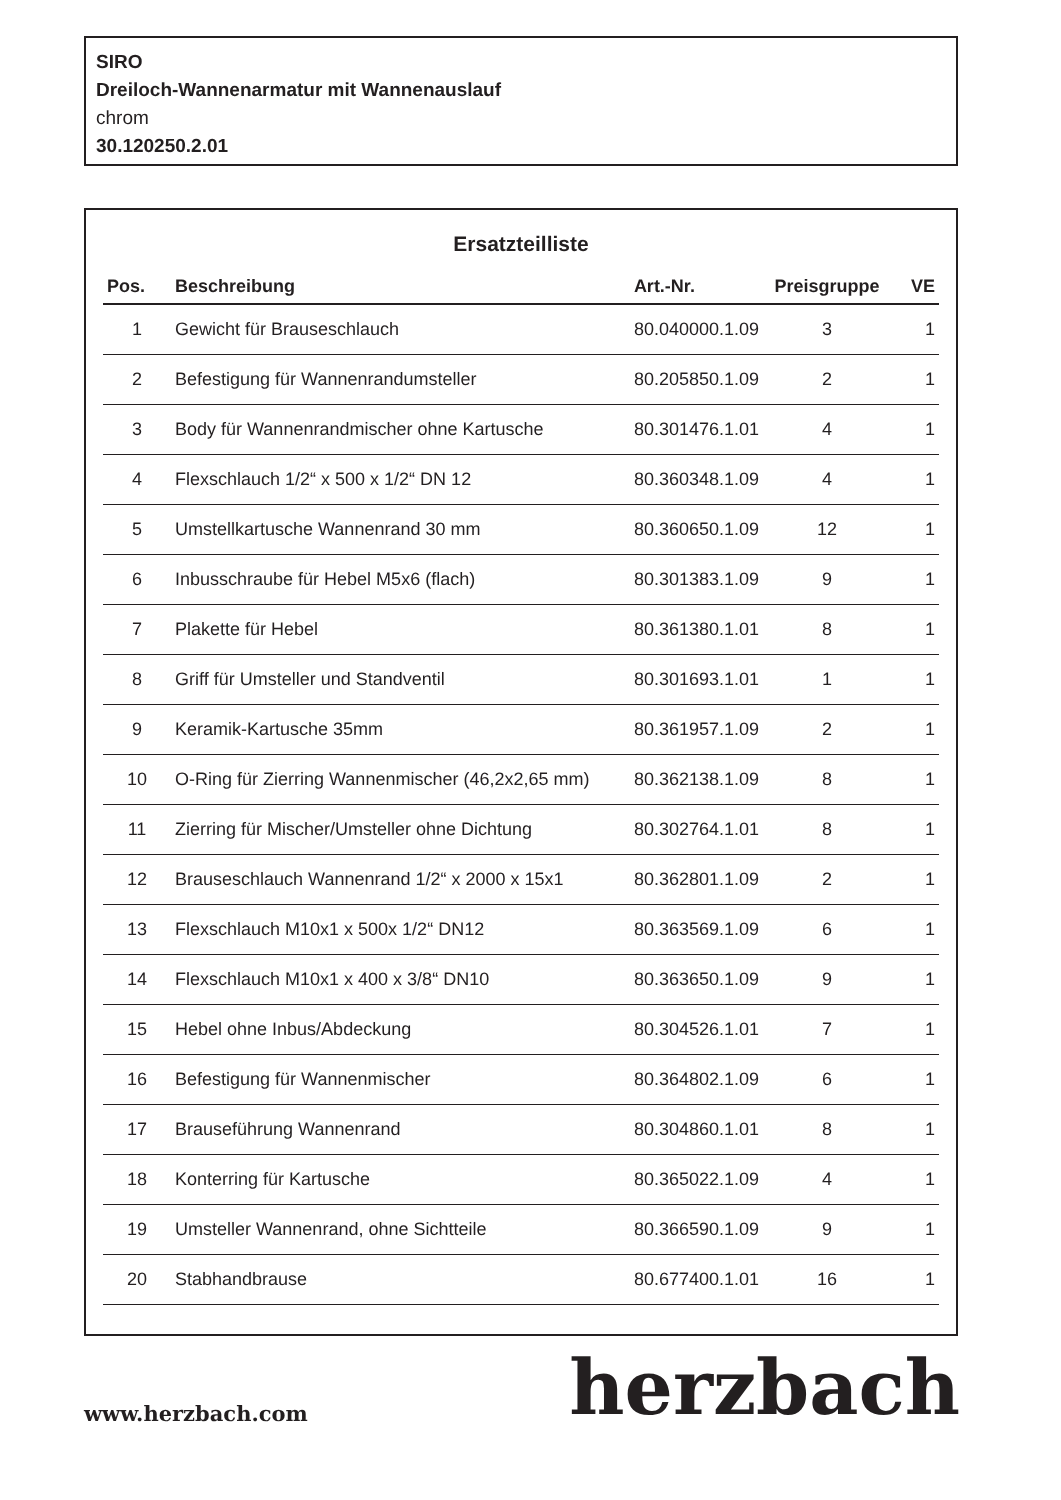SIRO
Dreiloch-Wannenarmatur mit Wannenauslauf
chrom
30.120250.2.01
Ersatzteilliste
| Pos. | Beschreibung | Art.-Nr. | Preisgruppe | VE |
| --- | --- | --- | --- | --- |
| 1 | Gewicht für Brauseschlauch | 80.040000.1.09 | 3 | 1 |
| 2 | Befestigung für Wannenrandumsteller | 80.205850.1.09 | 2 | 1 |
| 3 | Body für Wannenrandmischer ohne Kartusche | 80.301476.1.01 | 4 | 1 |
| 4 | Flexschlauch 1/2“ x 500 x 1/2“ DN 12 | 80.360348.1.09 | 4 | 1 |
| 5 | Umstellkartusche Wannenrand 30 mm | 80.360650.1.09 | 12 | 1 |
| 6 | Inbusschraube für Hebel M5x6 (flach) | 80.301383.1.09 | 9 | 1 |
| 7 | Plakette für Hebel | 80.361380.1.01 | 8 | 1 |
| 8 | Griff für Umsteller und Standventil | 80.301693.1.01 | 1 | 1 |
| 9 | Keramik-Kartusche 35mm | 80.361957.1.09 | 2 | 1 |
| 10 | O-Ring für Zierring Wannenmischer (46,2x2,65 mm) | 80.362138.1.09 | 8 | 1 |
| 11 | Zierring für Mischer/Umsteller ohne Dichtung | 80.302764.1.01 | 8 | 1 |
| 12 | Brauseschlauch Wannenrand 1/2“ x 2000 x 15x1 | 80.362801.1.09 | 2 | 1 |
| 13 | Flexschlauch M10x1 x 500x 1/2“ DN12 | 80.363569.1.09 | 6 | 1 |
| 14 | Flexschlauch M10x1 x 400 x 3/8“ DN10 | 80.363650.1.09 | 9 | 1 |
| 15 | Hebel ohne Inbus/Abdeckung | 80.304526.1.01 | 7 | 1 |
| 16 | Befestigung für Wannenmischer | 80.364802.1.09 | 6 | 1 |
| 17 | Brauseführung Wannenrand | 80.304860.1.01 | 8 | 1 |
| 18 | Konterring für Kartusche | 80.365022.1.09 | 4 | 1 |
| 19 | Umsteller Wannenrand, ohne Sichtteile | 80.366590.1.09 | 9 | 1 |
| 20 | Stabhandbrause | 80.677400.1.01 | 16 | 1 |
www.herzbach.com
herzbach